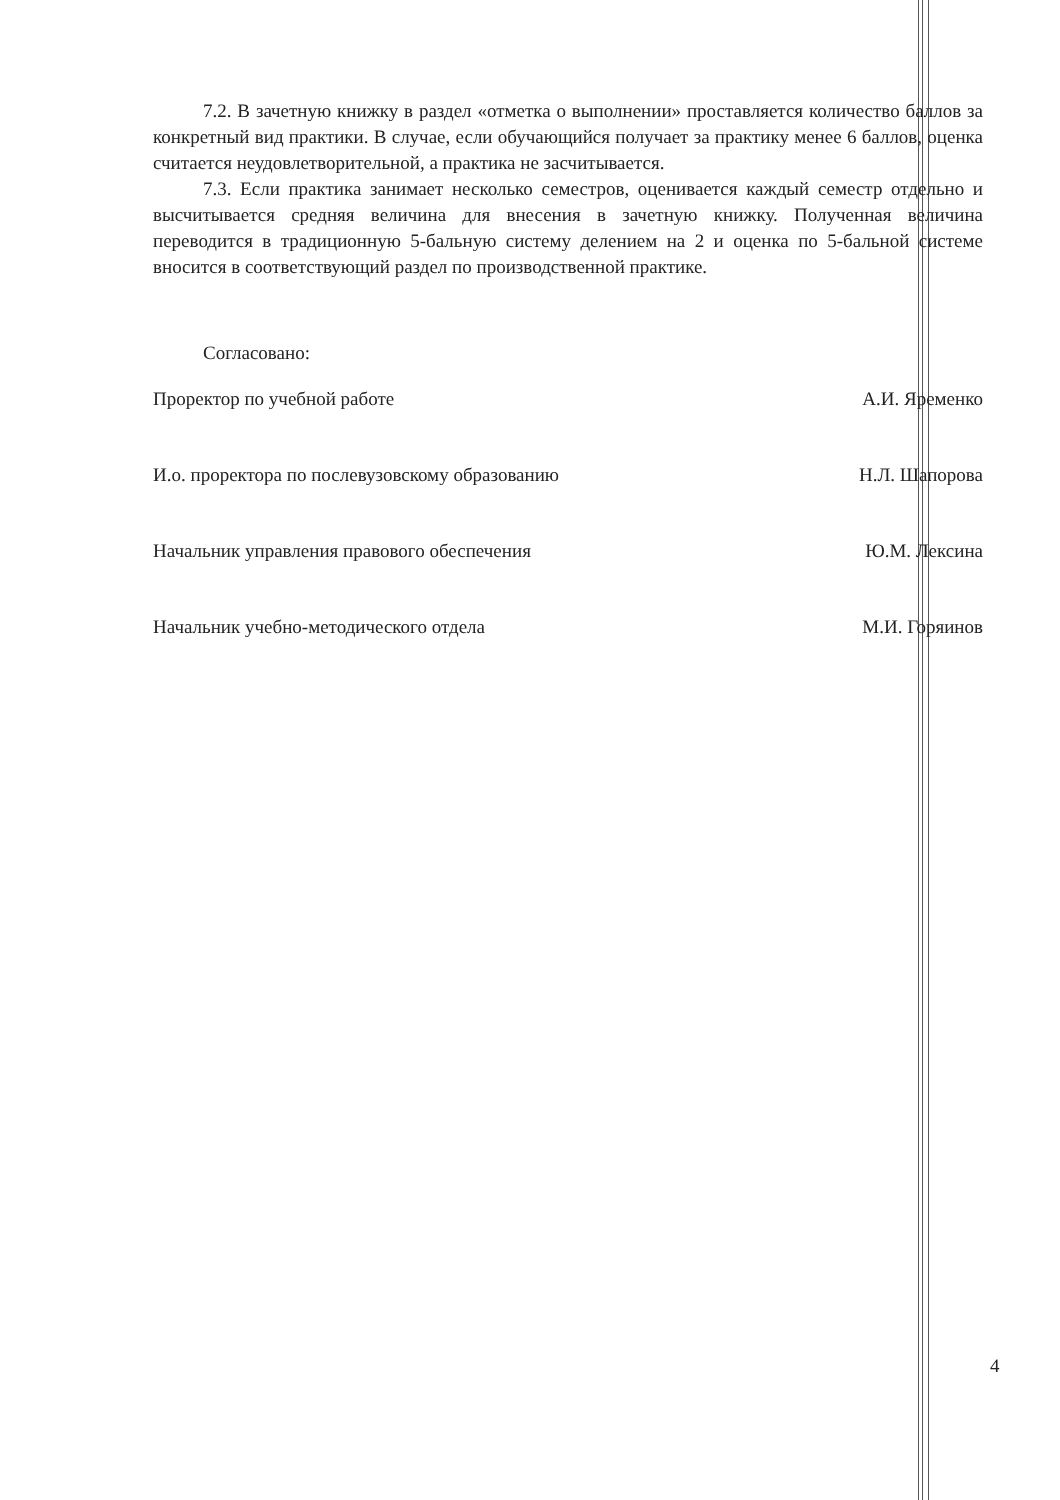7.2. В зачетную книжку в раздел «отметка о выполнении» проставляется количество баллов за конкретный вид практики. В случае, если обучающийся получает за практику менее 6 баллов, оценка считается неудовлетворительной, а практика не засчитывается.
7.3. Если практика занимает несколько семестров, оценивается каждый семестр отдельно и высчитывается средняя величина для внесения в зачетную книжку. Полученная величина переводится в традиционную 5-бальную систему делением на 2 и оценка по 5-бальной системе вносится в соответствующий раздел по производственной практике.
Согласовано:
Проректор по учебной работе А.И. Яременко
И.о. проректора по послевузовскому образованию Н.Л. Шапорова
Начальник управления правового обеспечения Ю.М. Лексина
Начальник учебно-методического отдела М.И. Горяинов
4